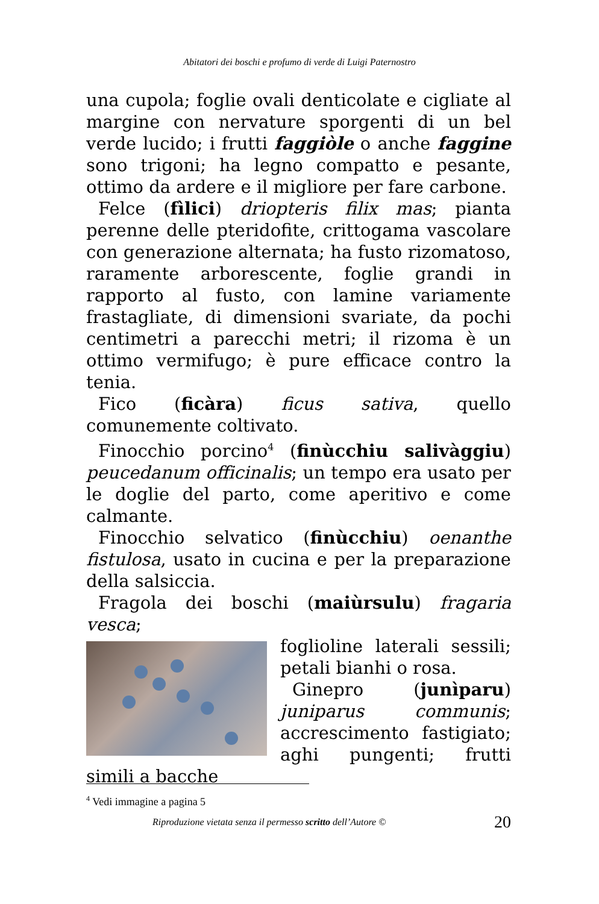Abitatori dei boschi e profumo di verde di Luigi Paternostro
una cupola; foglie ovali denticolate e cigliate al margine con nervature sporgenti di un bel verde lucido; i frutti faggiòle o anche faggine sono trigoni; ha legno compatto e pesante, ottimo da ardere e il migliore per fare carbone.
Felce (fìlici) driopteris filix mas; pianta perenne delle pteridofite, crittogama vascolare con generazione alternata; ha fusto rizomatoso, raramente arborescente, foglie grandi in rapporto al fusto, con lamine variamente frastagliate, di dimensioni svariate, da pochi centimetri a parecchi metri; il rizoma è un ottimo vermifugo; è pure efficace contro la tenia.
Fico (ficàra) ficus sativa, quello comunemente coltivato.
Finocchio porcino<sup>4</sup> (finùcchiu salivàggiu) peucedanum officinalis; un tempo era usato per le doglie del parto, come aperitivo e come calmante.
Finocchio selvatico (finùcchiu) oenanthe fistulosa, usato in cucina e per la preparazione della salsiccia.
Fragola dei boschi (maiùrsulu) fragaria vesca;
foglioline laterali sessili; petali bianhi o rosa.
Ginepro (junìparu) juniparus communis; accrescimento fastigiato; aghi pungenti; frutti simili a bacche
<sup>4</sup> Vedi immagine a pagina 5
Riproduzione vietata senza il permesso scritto dell’Autore © 20